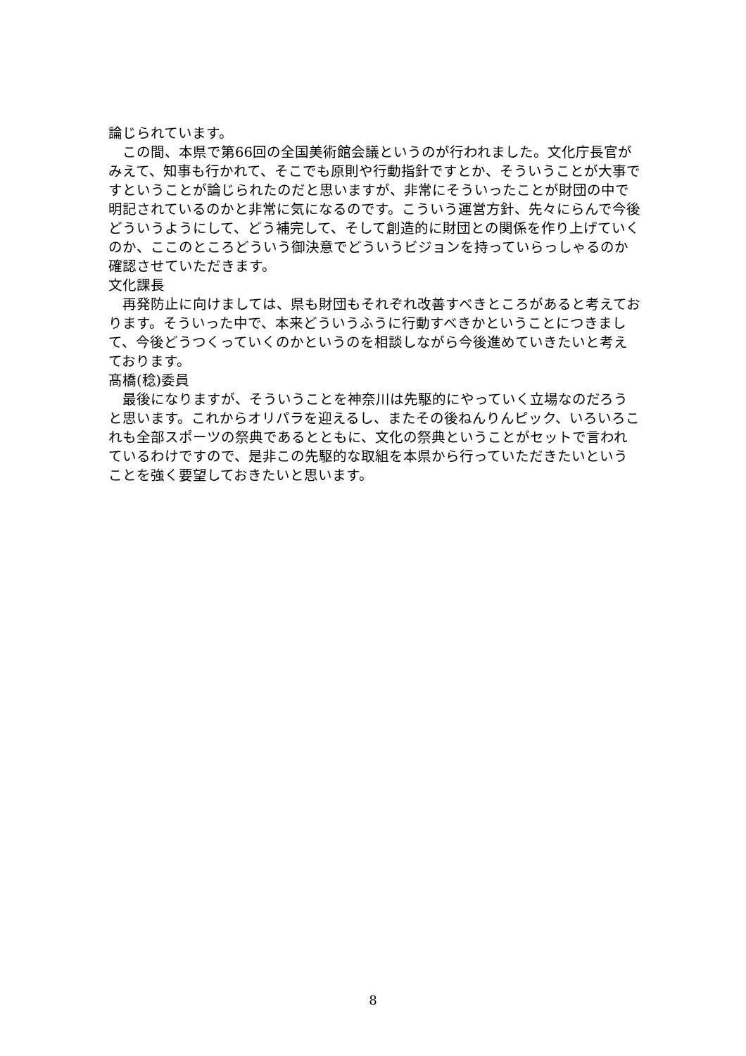論じられています。
　この間、本県で第66回の全国美術館会議というのが行われました。文化庁長官がみえて、知事も行かれて、そこでも原則や行動指針ですとか、そういうことが大事ですということが論じられたのだと思いますが、非常にそういったことが財団の中で明記されているのかと非常に気になるのです。こういう運営方針、先々にらんで今後どういうようにして、どう補完して、そして創造的に財団との関係を作り上げていくのか、ここのところどういう御決意でどういうビジョンを持っていらっしゃるのか確認させていただきます。
文化課長
　再発防止に向けましては、県も財団もそれぞれ改善すべきところがあると考えております。そういった中で、本来どういうふうに行動すべきかということにつきまして、今後どうつくっていくのかというのを相談しながら今後進めていきたいと考えております。
髙橋(稔)委員
　最後になりますが、そういうことを神奈川は先駆的にやっていく立場なのだろうと思います。これからオリパラを迎えるし、またその後ねんりんピック、いろいろこれも全部スポーツの祭典であるとともに、文化の祭典ということがセットで言われているわけですので、是非この先駆的な取組を本県から行っていただきたいということを強く要望しておきたいと思います。
8